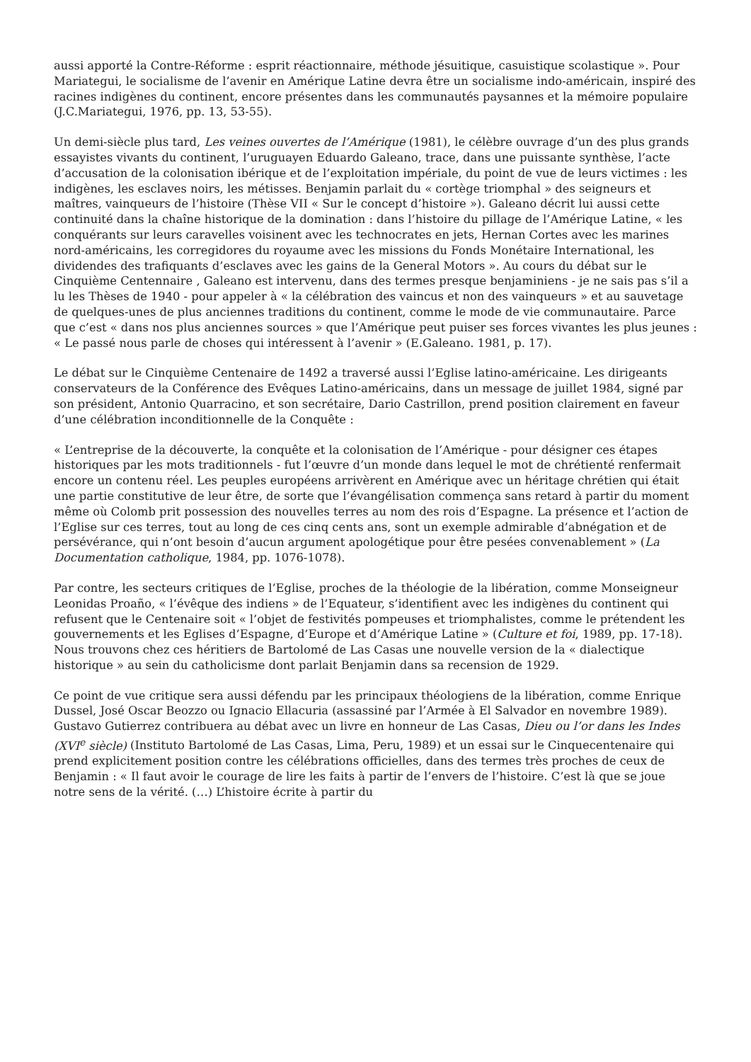aussi apporté la Contre-Réforme : esprit réactionnaire, méthode jésuitique, casuistique scolastique ». Pour Mariategui, le socialisme de l’avenir en Amérique Latine devra être un socialisme indo-américain, inspiré des racines indigènes du continent, encore présentes dans les communautés paysannes et la mémoire populaire (J.C.Mariategui, 1976, pp. 13, 53-55).
Un demi-siècle plus tard, Les veines ouvertes de l’Amérique (1981), le célèbre ouvrage d’un des plus grands essayistes vivants du continent, l’uruguayen Eduardo Galeano, trace, dans une puissante synthèse, l’acte d’accusation de la colonisation ibérique et de l’exploitation impériale, du point de vue de leurs victimes : les indigènes, les esclaves noirs, les métisses. Benjamin parlait du « cortège triomphal » des seigneurs et maîtres, vainqueurs de l’histoire (Thèse VII « Sur le concept d’histoire »). Galeano décrit lui aussi cette continuité dans la chaîne historique de la domination : dans l’histoire du pillage de l’Amérique Latine, « les conquérants sur leurs caravelles voisinent avec les technocrates en jets, Hernan Cortes avec les marines nord-américains, les corregidores du royaume avec les missions du Fonds Monétaire International, les dividendes des trafiquants d’esclaves avec les gains de la General Motors ». Au cours du débat sur le Cinquième Centennaire , Galeano est intervenu, dans des termes presque benjaminiens - je ne sais pas s’il a lu les Thèses de 1940 - pour appeler à « la célébration des vaincus et non des vainqueurs » et au sauvetage de quelques-unes de plus anciennes traditions du continent, comme le mode de vie communautaire. Parce que c’est « dans nos plus anciennes sources » que l’Amérique peut puiser ses forces vivantes les plus jeunes : « Le passé nous parle de choses qui intéressent à l’avenir » (E.Galeano. 1981, p. 17).
Le débat sur le Cinquième Centenaire de 1492 a traversé aussi l’Eglise latino-américaine. Les dirigeants conservateurs de la Conférence des Evêques Latino-américains, dans un message de juillet 1984, signé par son président, Antonio Quarracino, et son secrétaire, Dario Castrillon, prend position clairement en faveur d’une célébration inconditionnelle de la Conquête :
« L’entreprise de la découverte, la conquête et la colonisation de l’Amérique - pour désigner ces étapes historiques par les mots traditionnels - fut l’œuvre d’un monde dans lequel le mot de chrétienté renfermait encore un contenu réel. Les peuples européens arrivèrent en Amérique avec un héritage chrétien qui était une partie constitutive de leur être, de sorte que l’évangélisation commença sans retard à partir du moment même où Colomb prit possession des nouvelles terres au nom des rois d’Espagne. La présence et l’action de l’Eglise sur ces terres, tout au long de ces cinq cents ans, sont un exemple admirable d’abnégation et de persévérance, qui n’ont besoin d’aucun argument apologétique pour être pesées convenablement » (La Documentation catholique, 1984, pp. 1076-1078).
Par contre, les secteurs critiques de l’Eglise, proches de la théologie de la libération, comme Monseigneur Leonidas Proaño, « l’évêque des indiens » de l’Equateur, s’identifient avec les indigènes du continent qui refusent que le Centenaire soit « l’objet de festivités pompeuses et triomphalistes, comme le prétendent les gouvernements et les Eglises d’Espagne, d’Europe et d’Amérique Latine » (Culture et foi, 1989, pp. 17-18). Nous trouvons chez ces héritiers de Bartolomé de Las Casas une nouvelle version de la « dialectique historique » au sein du catholicisme dont parlait Benjamin dans sa recension de 1929.
Ce point de vue critique sera aussi défendu par les principaux théologiens de la libération, comme Enrique Dussel, José Oscar Beozzo ou Ignacio Ellacuria (assassiné par l’Armée à El Salvador en novembre 1989). Gustavo Gutierrez contribuera au débat avec un livre en honneur de Las Casas, Dieu ou l’or dans les Indes (XVI<sup>e</sup> siècle) (Instituto Bartolomé de Las Casas, Lima, Peru, 1989) et un essai sur le Cinquecentenaire qui prend explicitement position contre les célébrations officielles, dans des termes très proches de ceux de Benjamin : « Il faut avoir le courage de lire les faits à partir de l’envers de l’histoire. C’est là que se joue notre sens de la vérité. (…) L’histoire écrite à partir du